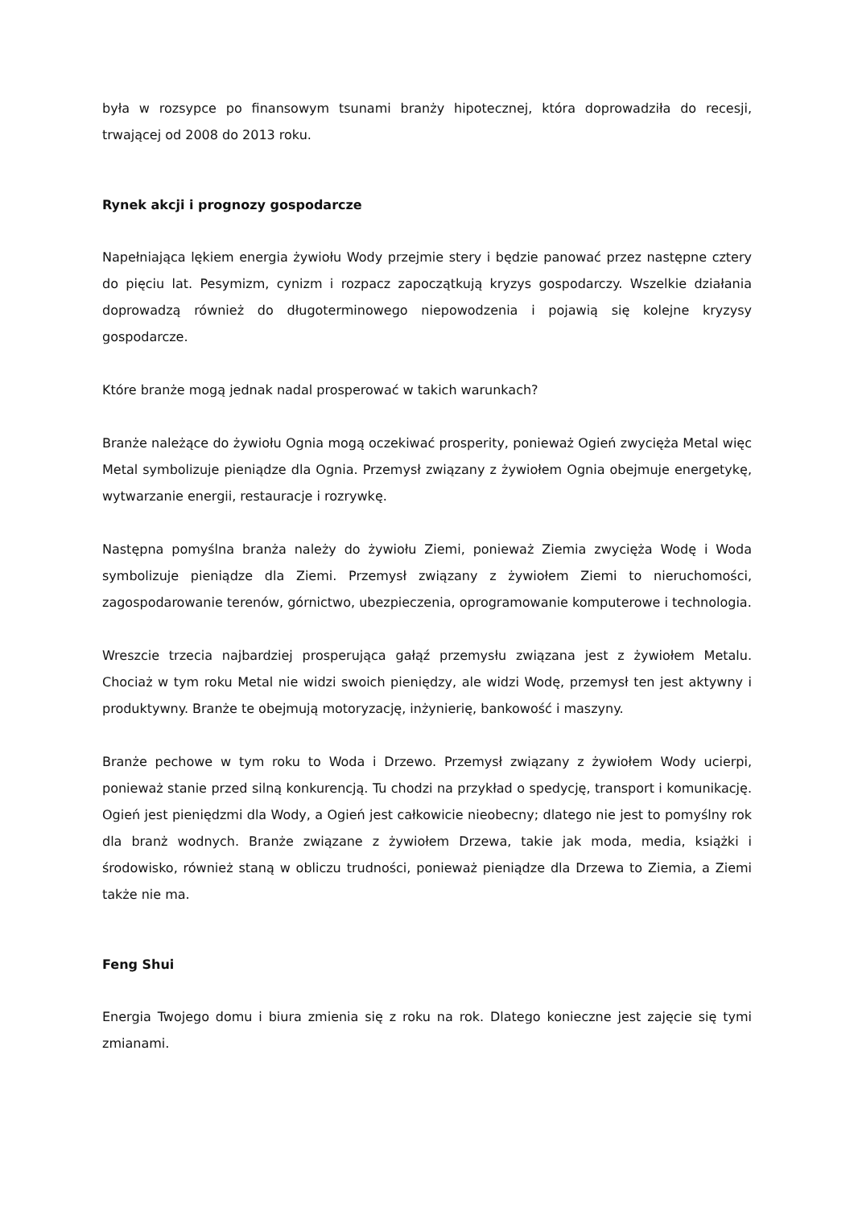była w rozsypce po finansowym tsunami branży hipotecznej, która doprowadziła do recesji, trwającej od 2008 do 2013 roku.
Rynek akcji i prognozy gospodarcze
Napełniająca lękiem energia żywiołu Wody przejmie stery i będzie panować przez następne cztery do pięciu lat. Pesymizm, cynizm i rozpacz zapoczątkują kryzys gospodarczy. Wszelkie działania doprowadzą również do długoterminowego niepowodzenia i pojawią się kolejne kryzysy gospodarcze.
Które branże mogą jednak nadal prosperować w takich warunkach?
Branże należące do żywiołu Ognia mogą oczekiwać prosperity, ponieważ Ogień zwycięża Metal więc Metal symbolizuje pieniądze dla Ognia. Przemysł związany z żywiołem Ognia obejmuje energetykę, wytwarzanie energii, restauracje i rozrywkę.
Następna pomyślna branża należy do żywiołu Ziemi, ponieważ Ziemia zwycięża Wodę i Woda symbolizuje pieniądze dla Ziemi. Przemysł związany z żywiołem Ziemi to nieruchomości, zagospodarowanie terenów, górnictwo, ubezpieczenia, oprogramowanie komputerowe i technologia.
Wreszcie trzecia najbardziej prosperująca gałąź przemysłu związana jest z żywiołem Metalu. Chociaż w tym roku Metal nie widzi swoich pieniędzy, ale widzi Wodę, przemysł ten jest aktywny i produktywny. Branże te obejmują motoryzację, inżynierię, bankowość i maszyny.
Branże pechowe w tym roku to Woda i Drzewo. Przemysł związany z żywiołem Wody ucierpi, ponieważ stanie przed silną konkurencją. Tu chodzi na przykład o spedycję, transport i komunikację. Ogień jest pieniędzmi dla Wody, a Ogień jest całkowicie nieobecny; dlatego nie jest to pomyślny rok dla branż wodnych. Branże związane z żywiołem Drzewa, takie jak moda, media, książki i środowisko, również staną w obliczu trudności, ponieważ pieniądze dla Drzewa to Ziemia, a Ziemi także nie ma.
Feng Shui
Energia Twojego domu i biura zmienia się z roku na rok. Dlatego konieczne jest zajęcie się tymi zmianami.